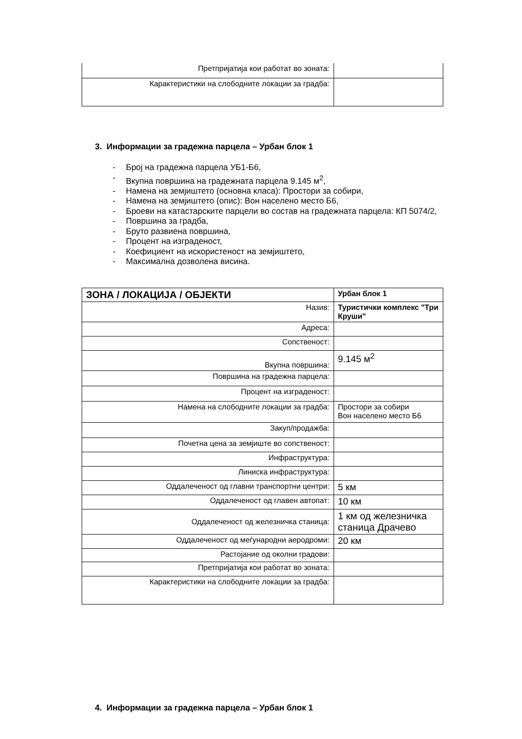| Претпријатија кои работат во зоната: | |
| Карактеристики на слободните локации за градба: | |
3. Информации за градежна парцела – Урбан блок 1
- Број на градежна парцела УБ1-Б6,
- Вкупна површина на градежната парцела 9.145 м<sup>2</sup>,
- Намена на земјиштето (основна класа): Простори за собири,
- Намена на земјиштето (опис): Вон населено место Б6,
- Броеви на катастарските парцели во состав на градежната парцела: КП 5074/2,
- Површина за градба,
- Бруто развиена површина,
- Процент на изграденост,
- Коефициент на искористеност на земјиштето,
- Максимална дозволена висина.
| ЗОНА / ЛОКАЦИЈА / ОБЈЕКТИ | Урбан блок 1 |
| Назив: | Туристички комплекс "Три Круши" |
| Адреса: | |
| Сопственост: | |
| Вкупна површина: | 9.145 м<sup>2</sup> |
| Површина на градежна парцела: | |
| Процент на изграденост: | |
| Намена на слободните локации за градба: | Простори за собири Вон населено место Б6 |
| Закуп/продажба: | |
| Почетна цена за земјиште во сопственост: | |
| Инфраструктура: | |
| Линиска инфраструктура: | |
| Оддалеченост од главни транспортни центри: | 5 км |
| Оддалеченост од главен автопат: | 10 км |
| Оддалеченост од железничка станица: | 1 км од железничка станица Драчево |
| Оддалеченост од меѓународни аеродроми: | 20 км |
| Растојание од околни градови: | |
| Претпријатија кои работат во зоната: | |
| Карактеристики на слободните локации за градба: | |
4. Информации за градежна парцела – Урбан блок 1